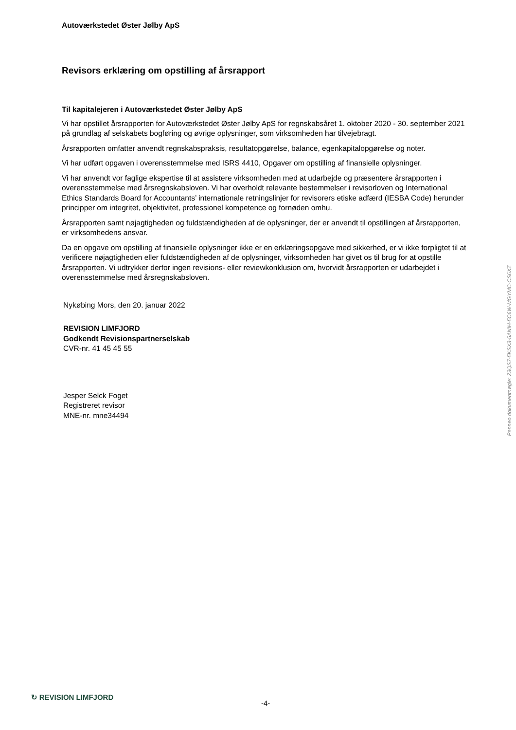Autoværkstedet Øster Jølby ApS
Revisors erklæring om opstilling af årsrapport
Til kapitalejeren i Autoværkstedet Øster Jølby ApS
Vi har opstillet årsrapporten for Autoværkstedet Øster Jølby ApS for regnskabsåret 1. oktober 2020 - 30. september 2021 på grundlag af selskabets bogføring og øvrige oplysninger, som virksomheden har tilvejebragt.
Årsrapporten omfatter anvendt regnskabspraksis, resultatopgørelse, balance, egenkapitalopgørelse og noter.
Vi har udført opgaven i overensstemmelse med ISRS 4410, Opgaver om opstilling af finansielle oplysninger.
Vi har anvendt vor faglige ekspertise til at assistere virksomheden med at udarbejde og præsentere årsrapporten i overensstemmelse med årsregnskabsloven. Vi har overholdt relevante bestemmelser i revisorloven og International Ethics Standards Board for Accountants’ internationale retningslinjer for revisorers etiske adfærd (IESBA Code) herunder principper om integritet, objektivitet, professionel kompetence og fornøden omhu.
Årsrapporten samt nøjagtigheden og fuldstændigheden af de oplysninger, der er anvendt til opstillingen af årsrapporten, er virksomhedens ansvar.
Da en opgave om opstilling af finansielle oplysninger ikke er en erklæringsopgave med sikkerhed, er vi ikke forpligtet til at verificere nøjagtigheden eller fuldstændigheden af de oplysninger, virksomheden har givet os til brug for at opstille årsrapporten. Vi udtrykker derfor ingen revisions- eller reviewkonklusion om, hvorvidt årsrapporten er udarbejdet i overensstemmelse med årsregnskabsloven.
Nykøbing Mors, den 20. januar 2022
REVISION LIMFJORD
Godkendt Revisionspartnerselskab
CVR-nr. 41 45 45 55
Jesper Selck Foget
Registreret revisor
MNE-nr. mne34494
Penneo dokumentnøgle: Z3QS7-5KSX3-5ANIH-5C6W-MGYMC-CS6XZ
↻ REVISION LIMFJORD
-4-